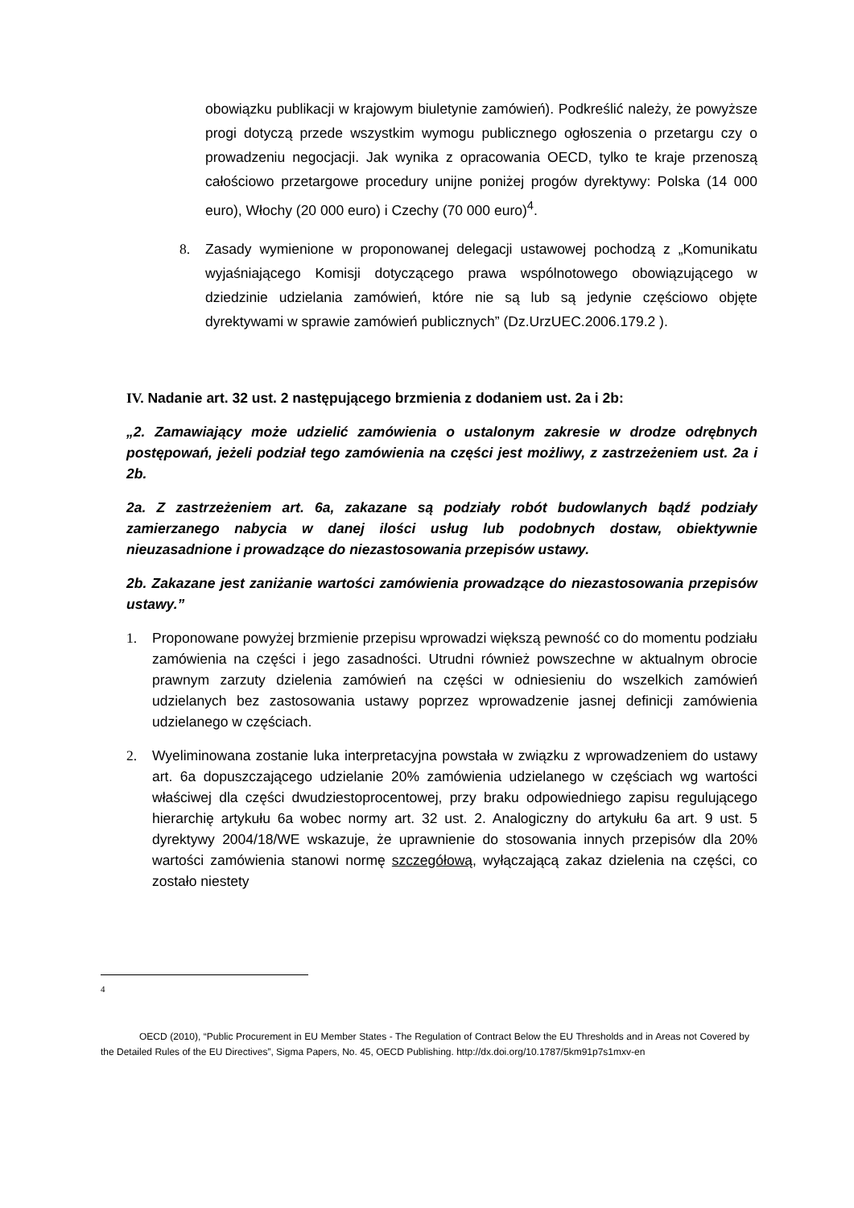obowiązku publikacji w krajowym biuletynie zamówień). Podkreślić należy, że powyższe progi dotyczą przede wszystkim wymogu publicznego ogłoszenia o przetargu czy o prowadzeniu negocjacji. Jak wynika z opracowania OECD, tylko te kraje przenoszą całościowo przetargowe procedury unijne poniżej progów dyrektywy: Polska (14 000 euro), Włochy (20 000 euro) i Czechy (70 000 euro)<sup>4</sup>.
8. Zasady wymienione w proponowanej delegacji ustawowej pochodzą z „Komunikatu wyjaśniającego Komisji dotyczącego prawa wspólnotowego obowiązującego w dziedzinie udzielania zamówień, które nie są lub są jedynie częściowo objęte dyrektywami w sprawie zamówień publicznych” (Dz.UrzUEC.2006.179.2 ).
IV. Nadanie art. 32 ust. 2 następującego brzmienia z dodaniem ust. 2a i 2b:
„2. Zamawiający może udzielić zamówienia o ustalonym zakresie w drodze odrębnych postępowań, jeżeli podział tego zamówienia na części jest możliwy, z zastrzeżeniem ust. 2a i 2b.
2a. Z zastrzeżeniem art. 6a, zakazane są podziały robót budowlanych bądź podziały zamierzanego nabycia w danej ilości usług lub podobnych dostaw, obiektywnie nieuzasadnione i prowadzące do niezastosowania przepisów ustawy.
2b. Zakazane jest zaniżanie wartości zamówienia prowadzące do niezastosowania przepisów ustawy.”
1. Proponowane powyżej brzmienie przepisu wprowadzi większą pewność co do momentu podziału zamówienia na części i jego zasadności. Utrudni również powszechne w aktualnym obrocie prawnym zarzuty dzielenia zamówień na części w odniesieniu do wszelkich zamówień udzielanych bez zastosowania ustawy poprzez wprowadzenie jasnej definicji zamówienia udzielanego w częściach.
2. Wyeliminowana zostanie luka interpretacyjna powstała w związku z wprowadzeniem do ustawy art. 6a dopuszczającego udzielanie 20% zamówienia udzielanego w częściach wg wartości właściwej dla części dwudziestoprocentowej, przy braku odpowiedniego zapisu regulującego hierarchię artykułu 6a wobec normy art. 32 ust. 2. Analogiczny do artykułu 6a art. 9 ust. 5 dyrektywy 2004/18/WE wskazuje, że uprawnienie do stosowania innych przepisów dla 20% wartości zamówienia stanowi normę szczegółową, wyłączającą zakaz dzielenia na części, co zostało niestety
4
OECD (2010), “Public Procurement in EU Member States - The Regulation of Contract Below the EU Thresholds and in Areas not Covered by the Detailed Rules of the EU Directives”, Sigma Papers, No. 45, OECD Publishing. http://dx.doi.org/10.1787/5km91p7s1mxv-en